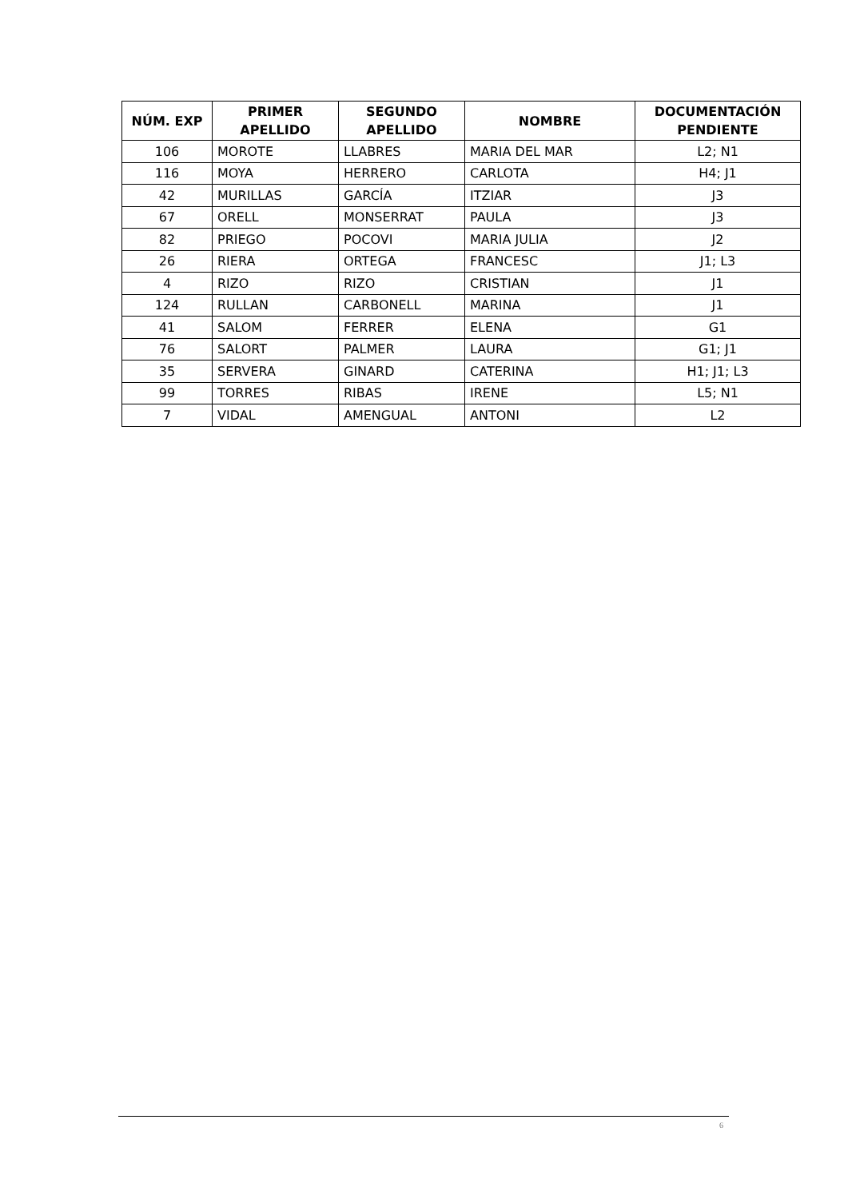| NÚM. EXP | PRIMER APELLIDO | SEGUNDO APELLIDO | NOMBRE | DOCUMENTACIÓN PENDIENTE |
| --- | --- | --- | --- | --- |
| 106 | MOROTE | LLABRES | MARIA DEL MAR | L2; N1 |
| 116 | MOYA | HERRERO | CARLOTA | H4; J1 |
| 42 | MURILLAS | GARCÍA | ITZIAR | J3 |
| 67 | ORELL | MONSERRAT | PAULA | J3 |
| 82 | PRIEGO | POCOVI | MARIA JULIA | J2 |
| 26 | RIERA | ORTEGA | FRANCESC | J1; L3 |
| 4 | RIZO | RIZO | CRISTIAN | J1 |
| 124 | RULLAN | CARBONELL | MARINA | J1 |
| 41 | SALOM | FERRER | ELENA | G1 |
| 76 | SALORT | PALMER | LAURA | G1; J1 |
| 35 | SERVERA | GINARD | CATERINA | H1; J1; L3 |
| 99 | TORRES | RIBAS | IRENE | L5; N1 |
| 7 | VIDAL | AMENGUAL | ANTONI | L2 |
6